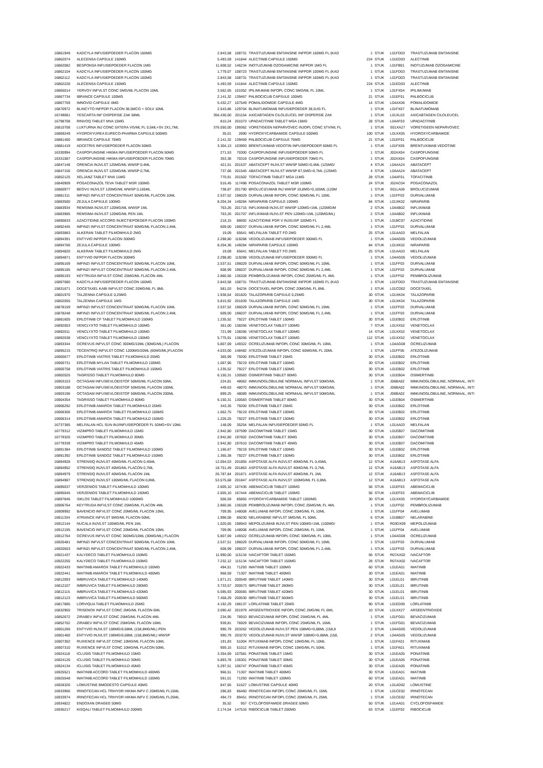| 16861949 | KADCYLA INFUSIEPOEDER FLACON 160MG | 2.843,58 | 108731 | TRASTUZUMAB EMTANSINE INFPDR 160MG FL (KAD | 1 | STUK | L01FD03 | TRASTUZUMAB EMTANSINE |
| 16862074 | ALECENSA CAPSULE 150MG | 5.493,59 | 141844 | ALECTINIB CAPSULE 150MG | 224 | STUK | L01ED03 | ALECTINIB |
| 16862082 | BESPONSA INFUSIEPOEDER FLACON 1MG | 11.608,52 | 146234 | INOTUZUMAB OZOGAMICINE INFPDR 1MG FL | 1 | STUK | L01FB01 | INOTUZUMAB OZOGAMICINE |
| 16862104 | KADCYLA INFUSIEPOEDER FLACON 100MG | 1.779,07 | 108723 | TRASTUZUMAB EMTANSINE INFPDR 100MG FL (KAD | 1 | STUK | L01FD03 | TRASTUZUMAB EMTANSINE |
| 16862112 | KADCYLA INFUSIEPOEDER FLACON 160MG | 2.843,58 | 108731 | TRASTUZUMAB EMTANSINE INFPDR 160MG FL (KAD | 1 | STUK | L01FD03 | TRASTUZUMAB EMTANSINE |
| 16862228 | ALECENSA CAPSULE 150MG | 5.493,59 | 141844 | ALECTINIB CAPSULE 150MG | 224 | STUK | L01ED03 | ALECTINIB |
| 16865014 | YERVOY INFVLST CONC 5MG/ML FLACON 10ML | 3.562,65 | 101052 | IPILIMUMAB INFOPL CONC 5MG/ML FL 10ML | 1 | STUK | L01FX04 | IPILIMUMAB |
| 16867734 | IBRANCE CAPSULE 100MG | 2.141,32 | 139467 | PALBOCICLIB CAPSULE 100MG | 21 | STUK | L01EF01 | PALBOCICLIB |
| 16867769 | IMNOVID CAPSULE 4MG | 5.432,27 | 107549 | POMALIDOMIDE CAPSULE 4MG | 14 | STUK | L04AX06 | POMALIDOMIDE |
| 16870972 | BLINCYTO INFPDR FLACON 38,5MCG + SOLV 10ML | 2.543,86 | 129704 | BLINATUMOMAB INFUSIEPOEDER 38,5UG FL | 1 | STUK | L01FX07 | BLINATUMOMAB |
| 16749081 | YESCARTA INF DISPERSIE ZAK 68ML | 356.430,00 | 201154 | AXICABTAGEN CILOLEUCEL INF DISPERSIE ZAK | 1 | STUK | L01XL03 | AXICABTAGEN CILOLEUCEL |
| 16798708 | RINVOQ TABLET MVA 15MG | 810,24 | 201073 | UPADACITINIB TABLET MGA 15MG | 28 | STUK | L04AF03 | UPADACITINIB |
| 16810708 | LUXTURNA INJ CONC 5XTERA VG/ML FL 0,5ML+SV 2X1,7ML | 376.050,00 | 199362 | VORETIGEEN NEPARVOVEC INJOPL CONC 5TV/ML FL | 1 | STUK | S01XA27 | VORETIGEEN NEPARVOVEC |
| 16869249 | HYDROXYUREA EURECO-PHARMA CAPSULE 500MG | 35,01 | 2690 | HYDROXYCARBAMIDE CAPSULE 500MG | 100 | STUK | L01XX05 | HYDROXYCARBAMIDE |
| 16881400 | IBRANCE CAPSULE 75MG | 2.141,32 | 139459 | PALBOCICLIB CAPSULE 75MG | 21 | STUK | L01EF01 | PALBOCICLIB |
| 16881419 | ADCETRIS INFUSIEPOEDER FLACON 50MG | 3.304,13 | 103993 | BRENTUXIMAB VEDOTIN INFUSIEPOEDER 50MG FL | 1 | STUK | L01FX05 | BRENTUXIMAB VEDOTINE |
| 16330994 | CASPOFUNGINE HIKMA INFUSIEPOEDER FLACON 50MG | 271,53 | 70300 | CASPOFUNGINE INFUSIEPOEDER 50MG FL | 1 | STUK | J02AX04 | CASPOFUNGINE |
| 16331087 | CASPOFUNGINE HIKMA INFUSIEPOEDER FLACON 70MG | 353,38 | 70319 | CASPOFUNGINE INFUSIEPOEDER 70MG FL | 1 | STUK | J02AX04 | CASPOFUNGINE |
| 16847148 | ORENCIA INJVLST 125MG/ML WWSP 0,4ML | 421,51 | 201537 | ABATACEPT INJVLST WWSP 50MG=0,4ML (125MG/ | 4 | STUK | L04AA24 | ABATACEPT |
| 16847156 | ORENCIA INJVLST 125MG/ML WWSP 0,7ML | 737,66 | 201545 | ABATACEPT INJVLST WWSP 87,5MG=0,7ML (125MG | 4 | STUK | L04AA24 | ABATACEPT |
| 16852125 | XELJANZ TABLET MVA 11MG | 770,91 | 201502 | TOFACITINIB TABLET MGA 11MG | 28 | STUK | L04AF01 | TOFACITINIB |
| 16840909 | POSACONAZOL TEVA TABLET MSR 100MG | 516,45 | 117498 | POSACONAZOL TABLET MSR 100MG | 24 | STUK | J02AC04 | POSACONAZOL |
| 16860977 | BEOVU INJVLST 120MG/ML WWSP 0,165ML | 738,87 | 201790 | BROLUCIZUMAB INJ WWSP 19,8MG=0,165ML (120M | 1 | STUK | S01LA06 | BROLUCIZUMAB |
| 16881311 | IMFINZI INFVLST CONCENTRAAT 50MG/ML FLACON 10ML | 2.537,52 | 196029 | DURVALUMAB INFOPL CONC 50MG/ML FL 10ML | 1 | STUK | L01FF03 | DURVALUMAB |
| 16883500 | ZEJULA CAPSULE 100MG | 8.204,34 | 149284 | NIRAPARIB CAPSULE 100MG | 84 | STUK | L01XK02 | NIRAPARIB |
| 16883934 | REMSIMA INJVLST 120MG/ML WWSP 1ML | 763,26 | 201715 | INFLIXIMAB INJVLST WWSP 120MG=1ML (120MG/M | 2 | STUK | L04AB02 | INFLIXIMAB |
| 16883985 | REMSIMA INJVLST 120MG/ML PEN 1ML | 763,26 | 201707 | INFLIXIMAB INJVLST PEN 120MG=1ML (120MG/ML) | 2 | STUK | L04AB02 | INFLIXIMAB |
| 16890833 | AZACITIDINE ACCORD INJECTIEPOEDER FLACON 100MG | 218,15 | 88692 | AZACITIDINE PDR V INJSUSP 100MG FL | 1 | STUK | L01BC07 | AZACITIDINE |
| 16892445 | IMFINZI INFVLST CONCENTRAAT 50MG/ML FLACON 2,4ML | 609,00 | 196037 | DURVALUMAB INFOPL CONC 50MG/ML FL 2,4ML | 1 | STUK | L01FF03 | DURVALUMAB |
| 16893883 | ALKERAN TABLET FILMOMHULD 2MG | 19,09 | 65641 | MELFALAN TABLET FO 2MG | 25 | STUK | L01AA03 | MELFALAN |
| 16894391 | ENTYVIO INFPDR FLACON 300MG | 2.298,80 | 119288 | VEDOLIZUMAB INFUSIEPOEDER 300MG FL | 1 | STUK | L04AG05 | VEDOLIZUMAB |
| 16894766 | ZEJULA CAPSULE 100MG | 8.204,36 | 149284 | NIRAPARIB CAPSULE 100MG | 84 | STUK | L01XK02 | NIRAPARIB |
| 16894820 | ALKERAN TABLET FILMOMHULD 2MG | 19,09 | 65641 | MELFALAN TABLET FO 2MG | 25 | STUK | L01AA03 | MELFALAN |
| 16894871 | ENTYVIO INFPDR FLACON 300MG | 2.298,80 | 119288 | VEDOLIZUMAB INFUSIEPOEDER 300MG FL | 1 | STUK | L04AG05 | VEDOLIZUMAB |
| 16895169 | IMFINZI INFVLST CONCENTRAAT 50MG/ML FLACON 10ML | 2.537,51 | 196029 | DURVALUMAB INFOPL CONC 50MG/ML FL 10ML | 1 | STUK | L01FF03 | DURVALUMAB |
| 16895185 | IMFINZI INFVLST CONCENTRAAT 50MG/ML FLACON 2,4ML | 608,99 | 196037 | DURVALUMAB INFOPL CONC 50MG/ML FL 2,4ML | 1 | STUK | L01FF03 | DURVALUMAB |
| 16895193 | KEYTRUDA INFVLST CONC 25MG/ML FLACON 4ML | 2.860,56 | 136328 | PEMBROLIZUMAB INFOPL CONC 25MG/ML FL 4ML | 1 | STUK | L01FF02 | PEMBROLIZUMAB |
| 16897080 | KADCYLA INFUSIEPOEDER FLACON 160MG | 2.843,58 | 108731 | TRASTUZUMAB EMTANSINE INFPDR 160MG FL (KAD | 1 | STUK | L01FD03 | TRASTUZUMAB EMTANSINE |
| 15831671 | DOCETAXEL KABI INFVLST CONC 20MG/ML FL 8ML | 581,03 | 94234 | DOCETAXEL INFOPL CONC 20MG/ML FL 8ML | 1 | STUK | L01CD02 | DOCETAXEL |
| 16801970 | TALZENNA CAPSULE 0,25MG | 1.938,64 | 201820 | TALAZOPARIB CAPSULE 0,25MG | 30 | STUK | L01XK04 | TALAZOPARIB |
| 16802055 | TALZENNA CAPSULE 1MG | 5.815,92 | 201839 | TALAZOPARIB CAPSULE 1MG | 30 | STUK | L01XK04 | TALAZOPARIB |
| 16878159 | IMFINZI INFVLST CONCENTRAAT 50MG/ML FLACON 10ML | 2.537,52 | 196029 | DURVALUMAB INFOPL CONC 50MG/ML FL 10ML | 1 | STUK | L01FF03 | DURVALUMAB |
| 16878248 | IMFINZI INFVLST CONCENTRAAT 50MG/ML FLACON 2,4ML | 609,00 | 196037 | DURVALUMAB INFOPL CONC 50MG/ML FL 2,4ML | 1 | STUK | L01FF03 | DURVALUMAB |
| 16881605 | ERLOTINIB CF TABLET FILMOMHULD 150MG | 1.235,52 | 79227 | ERLOTINIB TABLET 150MG | 30 | STUK | L01EB02 | ERLOTINIB |
| 16892003 | VENCLYXTO TABLET FILMOMHULD 100MG | 361,00 | 138266 | VENETOCLAX TABLET 100MG | 7 | STUK | L01XX52 | VENETOCLAX |
| 16892011 | VENCLYXTO TABLET FILMOMHULD 100MG | 721,99 | 138266 | VENETOCLAX TABLET 100MG | 14 | STUK | L01XX52 | VENETOCLAX |
| 16892038 | VENCLYXTO TABLET FILMOMHULD 100MG | 5.775,91 | 138266 | VENETOCLAX TABLET 100MG | 112 | STUK | L01XX52 | VENETOCLAX |
| 16893344 | OCREVUS INFVLST CONC 300MG/10ML (30MG/ML) FLACON | 5.807,69 | 149322 | OCRELIZUMAB INFOPL CONC 30MG/ML FL 10ML | 1 | STUK | L04AG08 | OCRELIZUMAB |
| 16895215 | TECENTRIQ INFVLST CONC 1200MG/20ML (60MG/ML)FLACON | 4.033,00 | 148482 | ATEZOLIZUMAB INFOPL CONC 60MG/ML FL 20ML | 1 | STUK | L01FF05 | ATEZOLIZUMAB |
| 16900677 | ERLOTINIB VIATRIS TABLET FILMOMHULD 25MG | 365,99 | 79200 | ERLOTINIB TABLET 25MG | 30 | STUK | L01EB02 | ERLOTINIB |
| 16900731 | ERLOTINIB MYLAN TABLET FILMOMHULD 100MG | 1.067,96 | 79219 | ERLOTINIB TABLET 100MG | 30 | STUK | L01EB02 | ERLOTINIB |
| 16900758 | ERLOTINIB VIATRIS TABLET FILMOMHULD 150MG | 1.235,52 | 79227 | ERLOTINIB TABLET 150MG | 30 | STUK | L01EB02 | ERLOTINIB |
| 16902025 | TAGRISSO TABLET FILMOMHULD 80MG | 6.150,31 | 130583 | OSIMERTINIB TABLET 80MG | 30 | STUK | L01EB04 | OSIMERTINIB |
| 16903153 | OCTAGAM INFUSIEVLOEISTOF 50MG/ML FLACON 50ML | 224,81 | 48062 | IMMUNOGLOBULINE NORMAAL INFVLST 50MG/ML | 1 | STUK | J06BA02 | IMMUNOGLOBULINE, NORMAAL, INTI |
| 16903188 | OCTAGAM INFUSIEVLOEISTOF 50MG/ML FLACON 100ML | 449,63 | 48070 | IMMUNOGLOBULINE NORMAAL INFVLST 50MG/ML | 1 | STUK | J06BA02 | IMMUNOGLOBULINE, NORMAAL, INTI |
| 16903196 | OCTAGAM INFUSIEVLOEISTOF 50MG/ML FLACON 200ML | 899,25 | 48089 | IMMUNOGLOBULINE NORMAAL INFVLST 50MG/ML | 1 | STUK | J06BA02 | IMMUNOGLOBULINE, NORMAAL, INTI |
| 16904354 | TAGRISSO TABLET FILMOMHULD 80MG | 6.150,31 | 130583 | OSIMERTINIB TABLET 80MG | 30 | STUK | L01EB04 | OSIMERTINIB |
| 16906292 | ERLOTINIB AMAROX TABLET FILMOMHULD 25MG | 343,35 | 79200 | ERLOTINIB TABLET 25MG | 30 | STUK | L01EB02 | ERLOTINIB |
| 16906306 | ERLOTINIB AMAROX TABLET FILMOMHULD 100MG | 1.062,75 | 79219 | ERLOTINIB TABLET 100MG | 30 | STUK | L01EB02 | ERLOTINIB |
| 16906314 | ERLOTINIB AMAROX TABLET FILMOMHULD 150MG | 1.226,25 | 79227 | ERLOTINIB TABLET 150MG | 30 | STUK | L01EB02 | ERLOTINIB |
| 16737385 | MELFALAN HCL SUN INJ/INFUSIEPOEDER FL 50MG+SV 10ML | 148,09 | 35254 | MELFALAN INFUSIEPOEDER 50MG FL | 1 | STUK | L01AA03 | MELFALAN |
| 16779312 | VIZIMPRO TABLET FILMOMHULD 15MG | 2.942,80 | 197599 | DACOMITINIB TABLET 15MG | 30 | STUK | L01EB07 | DACOMITINIB |
| 16779320 | VIZIMPRO TABLET FILMOMHULD 30MG | 2.942,80 | 197602 | DACOMITINIB TABLET 30MG | 30 | STUK | L01EB07 | DACOMITINIB |
| 16779339 | VIZIMPRO TABLET FILMOMHULD 45MG | 2.942,80 | 197610 | DACOMITINIB TABLET 45MG | 30 | STUK | L01EB07 | DACOMITINIB |
| 16891384 | ERLOTINIB SANDOZ TABLET FILMOMHULD 100MG | 1.166,67 | 79219 | ERLOTINIB TABLET 100MG | 30 | STUK | L01EB02 | ERLOTINIB |
| 16891392 | ERLOTINIB SANDOZ TABLET FILMOMHULD 150MG | 1.365,38 | 79227 | ERLOTINIB TABLET 150MG | 30 | STUK | L01EB02 | ERLOTINIB |
| 16894928 | STRENSIQ INJVLST 40MG/ML FLACON 0,45ML | 12.054,53 | 201855 | ASFOTASE ALFA INJVLST 40MG/ML FL 0,45ML | 12 | STUK | A16AB13 | ASFOTASE ALFA |
| 16894952 | STRENSIQ INJVLST 40MG/ML FLACON 0,7ML | 18.751,49 | 201863 | ASFOTASE ALFA INJVLST 40MG/ML FL 0,7ML | 12 | STUK | A16AB13 | ASFOTASE ALFA |
| 16894979 | STRENSIQ INJVLST 40MG/ML FLACON 1ML | 26.787,84 | 201871 | ASFOTASE ALFA INJVLST 40MG/ML FL 1ML | 12 | STUK | A16AB13 | ASFOTASE ALFA |
| 16894987 | STRENSIQ INJVLST 100MG/ML FLACON 0,8ML | 53.575,68 | 201847 | ASFOTASE ALFA INJVLST 100MG/ML FL 0,8ML | 12 | STUK | A16AB13 | ASFOTASE ALFA |
| 16895037 | VERZENIOS TABLET FILMOMHULD 100MG | 2.605,10 | 167436 | ABEMACICLIB TABLET 100MG | 56 | STUK | L01EF03 | ABEMACICLIB |
| 16895045 | VERZENIOS TABLET FILMOMHULD 150MG | 2.605,10 | 167444 | ABEMACICLIB TABLET 150MG | 56 | STUK | L01EF03 | ABEMACICLIB |
| 16897846 | SIKLOS TABLET FILMOMHULD 1000MG | 506,59 | 85855 | HYDROXYCARBAMIDE TABLET 1000MG | 30 | STUK | L01XX05 | HYDROXYCARBAMIDE |
| 16906764 | KEYTRUDA INFVLST CONC 25MG/ML FLACON 4ML | 2.860,56 | 136328 | PEMBROLIZUMAB INFOPL CONC 25MG/ML FL 4ML | 1 | STUK | L01FF02 | PEMBROLIZUMAB |
| 16909992 | BAVENCIO INFVLST CONC 20MG/ML FLACON 10ML | 709,95 | 148008 | AVELUMAB INFOPL CONC 20MG/ML FL 10ML | 1 | STUK | L01FF04 | AVELUMAB |
| 16911334 | ATRIANCE INFVLST 5MG/ML FLACON 50ML | 1.996,08 | 85030 | NELARABINE INFVLST 5MG/ML FL 50ML | 6 | STUK | L01BB07 | NELARABINE |
| 16912144 | NUCALA INJVLST 100MG/ML PEN 1ML | 1.020,65 | 198943 | MEPOLIZUMAB INJVLST PEN 100MG=1ML (100MG/ | 1 | STUK | R03DX09 | MEPOLIZUMAB |
| 16912195 | BAVENCIO INFVLST CONC 20MG/ML FLACON 10ML | 709,96 | 148008 | AVELUMAB INFOPL CONC 20MG/ML FL 10ML | 1 | STUK | L01FF04 | AVELUMAB |
| 16912764 | OCREVUS INFVLST CONC 300MG/10ML (30MG/ML) FLACON | 5.807,69 | 149322 | OCRELIZUMAB INFOPL CONC 30MG/ML FL 10ML | 1 | STUK | L04AG08 | OCRELIZUMAB |
| 16920481 | IMFINZI INFVLST CONCENTRAAT 50MG/ML FLACON 10ML | 2.537,51 | 196029 | DURVALUMAB INFOPL CONC 50MG/ML FL 10ML | 1 | STUK | L01FF03 | DURVALUMAB |
| 16920503 | IMFINZI INFVLST CONCENTRAAT 50MG/ML FLACON 2,4ML | 608,99 | 196037 | DURVALUMAB INFOPL CONC 50MG/ML FL 2,4ML | 1 | STUK | L01FF03 | DURVALUMAB |
| 16921437 | KALYDECO TABLET FILMOMHULD 150MG | 11.990,00 | 115134 | IVACAFTOR TABLET 150MG | 56 | STUK | R07AX02 | IVACAFTOR |
| 16922255 | KALYDECO TABLET FILMOMHULD 150MG | 7.232,12 | 115134 | IVACAFTOR TABLET 150MG | 28 | STUK | R07AX02 | IVACAFTOR |
| 16922433 | IMATINIB AMAROX TABLET FILMOMHULD 100MG | 494,51 | 71293 | IMATINIB TABLET 100MG | 60 | STUK | L01EA01 | IMATINIB |
| 16922441 | IMATINIB AMAROX TABLET FILMOMHULD 400MG | 968,59 | 71307 | IMATINIB TABLET 400MG | 30 | STUK | L01EA01 | IMATINIB |
| 16812093 | IMBRUVICA TABLET FILMOMHULD 140MG | 1.871,21 | 200549 | IBRUTINIB TABLET 140MG | 30 | STUK | L01EL01 | IBRUTINIB |
| 16812107 | IMBRUVICA TABLET FILMOMHULD 280MG | 3.733,57 | 200573 | IBRUTINIB TABLET 280MG | 30 | STUK | L01EL01 | IBRUTINIB |
| 16812115 | IMBRUVICA TABLET FILMOMHULD 420MG | 5.595,93 | 200565 | IBRUTINIB TABLET 420MG | 30 | STUK | L01EL01 | IBRUTINIB |
| 16812123 | IMBRUVICA TABLET FILMOMHULD 560MG | 7.458,29 | 200530 | IBRUTINIB TABLET 560MG | 30 | STUK | L01EL01 | IBRUTINIB |
| 16817885 | LORVIQUA TABLET FILMOMHULD 25MG | 4.192,29 | 198137 | LORLATINIB TABLET 25MG | 90 | STUK | L01ED05 | LORLATINIB |
| 16832965 | TRISENOX INFVLST CONC 2MG/ML FLACON 6ML | 3.090,42 | 201979 | ARSEENTRIOXIDE INFOPL CONC 2MG/ML FL 6ML | 10 | STUK | L01XX27 | ARSEENTRIOXIDE |
| 16852672 | ZIRABEV INFVLST CONC 25MG/ML FLACON 4ML | 234,95 | 76910 | BEVACIZUMAB INFOPL CONC 25MG/ML FL 4ML | 1 | STUK | L01FG01 | BEVACIZUMAB |
| 16852702 | ZIRABEV INFVLST CONC 25MG/ML FLACON 16ML | 939,81 | 76929 | BEVACIZUMAB INFOPL CONC 25MG/ML FL 16ML | 1 | STUK | L01FG01 | BEVACIZUMAB |
| 16901266 | ENTYVIO INJVLST 108MG/0,68ML (158,8MG/ML) PEN | 990,79 | 203262 | VEDOLIZUMAB INJVLST PEN 108MG=0,68ML (158,8 | 2 | STUK | L04AG05 | VEDOLIZUMAB |
| 16901460 | ENTYVIO INJVLST 108MG/0,68ML (158,8MG/ML) WWSP | 990,79 | 203270 | VEDOLIZUMAB INJVLST WWSP 108MG=0,68ML (158, | 2 | STUK | L04AG05 | VEDOLIZUMAB |
| 16907302 | RUXIENCE INFVLST CONC 10MG/ML FLACON 10ML | 191,83 | 51004 | RITUXIMAB INFOPL CONC 10MG/ML FL 10ML | 1 | STUK | L01FA01 | RITUXIMAB |
| 16907310 | RUXIENCE INFVLST CONC 10MG/ML FLACON 50ML | 959,15 | 51012 | RITUXIMAB INFOPL CONC 10MG/ML FL 50ML | 1 | STUK | L01FA01 | RITUXIMAB |
| 16924118 | ICLUSIG TABLET FILMOMHULD 15MG | 3.354,69 | 107581 | PONATINIB TABLET 15MG | 30 | STUK | L01EA05 | PONATINIB |
| 16924126 | ICLUSIG TABLET FILMOMHULD 30MG | 5.893,78 | 136301 | PONATINIB TABLET 30MG | 30 | STUK | L01EA05 | PONATINIB |
| 16924134 | ICLUSIG TABLET FILMOMHULD 45MG | 5.297,51 | 106747 | PONATINIB TABLET 45MG | 30 | STUK | L01EA05 | PONATINIB |
| 16925521 | IMATINIB ACCORD TABLET FILMOMHULD 400MG | 966,51 | 71307 | IMATINIB TABLET 400MG | 30 | STUK | L01EA01 | IMATINIB |
| 16925548 | IMATINIB ACCORD TABLET FILMOMHULD 100MG | 591,01 | 71293 | IMATINIB TABLET 100MG | 60 | STUK | L01EA01 | IMATINIB |
| 16928326 | LOMUSTINE BMODESTO CAPSULE 40MG | 847,65 | 51527 | LOMUSTINE CAPSULE 40MG | 20 | STUK | L01AD02 | LOMUSTINE |
| 16933966 | IRINOTECAN HCL TRIHYDR HIKMA INFV C 20MG/ML FL15ML | 296,83 | 86460 | IRINOTECAN INFOPL CONC 20MG/ML FL 15ML | 1 | STUK | L01CE02 | IRINOTECAN |
| 16933974 | IRINOTECAN HCL TRIHYDR HIKMA INFV C 20MG/ML FL25ML | 494,73 | 89451 | IRINOTECAN INFOPL CONC 20MG/ML FL 25ML | 1 | STUK | L01CE02 | IRINOTECAN |
| 16934822 | ENDOXAN DRAGEE 50MG | 35,52 | 957 | CYCLOFOSFAMIDE DRAGEE 50MG | 50 | STUK | L01AA01 | CYCLOFOSFAMIDE |
| 16935217 | KISQALI TABLET FILMOMHULD 200MG | 2.174,54 | 147516 | RIBOCICLIB TABLET 200MG | 63 | STUK | L01EF02 | RIBOCICLIB |